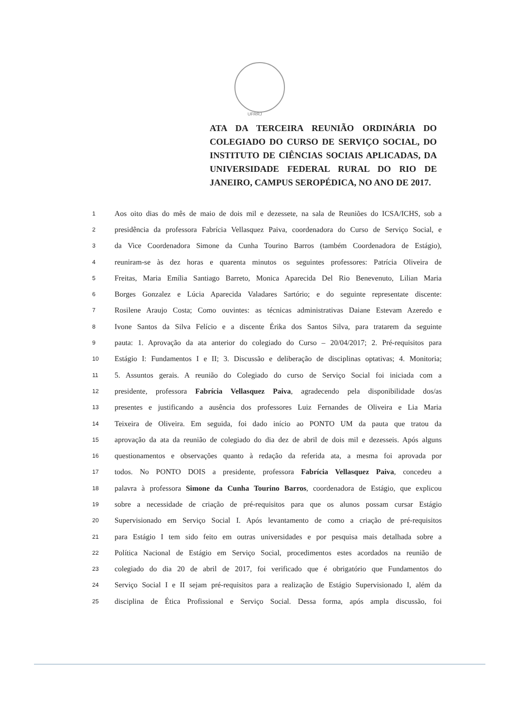UFRRJ
ATA DA TERCEIRA REUNIÃO ORDINÁRIA DO COLEGIADO DO CURSO DE SERVIÇO SOCIAL, DO INSTITUTO DE CIÊNCIAS SOCIAIS APLICADAS, DA UNIVERSIDADE FEDERAL RURAL DO RIO DE JANEIRO, CAMPUS SEROPÉDICA, NO ANO DE 2017.
1 Aos oito dias do mês de maio de dois mil e dezessete, na sala de Reuniões do ICSA/ICHS, sob a
2 presidência da professora Fabrícia Vellasquez Paiva, coordenadora do Curso de Serviço Social, e
3 da Vice Coordenadora Simone da Cunha Tourino Barros (também Coordenadora de Estágio),
4 reuniram-se às dez horas e quarenta minutos os seguintes professores: Patrícia Oliveira de
5 Freitas, Maria Emília Santiago Barreto, Monica Aparecida Del Rio Benevenuto, Lilian Maria
6 Borges Gonzalez e Lúcia Aparecida Valadares Sartório; e do seguinte representate discente:
7 Rosilene Araujo Costa; Como ouvintes: as técnicas administrativas Daiane Estevam Azeredo e
8 Ivone Santos da Silva Felício e a discente Érika dos Santos Silva, para tratarem da seguinte
9 pauta: 1. Aprovação da ata anterior do colegiado do Curso – 20/04/2017; 2. Pré-requisitos para
10 Estágio I: Fundamentos I e II; 3. Discussão e deliberação de disciplinas optativas; 4. Monitoria;
11 5. Assuntos gerais. A reunião do Colegiado do curso de Serviço Social foi iniciada com a
12 presidente, professora Fabrícia Vellasquez Paiva, agradecendo pela disponibilidade dos/as
13 presentes e justificando a ausência dos professores Luiz Fernandes de Oliveira e Lia Maria
14 Teixeira de Oliveira. Em seguida, foi dado início ao PONTO UM da pauta que tratou da
15 aprovação da ata da reunião de colegiado do dia dez de abril de dois mil e dezesseis. Após alguns
16 questionamentos e observações quanto à redação da referida ata, a mesma foi aprovada por
17 todos. No PONTO DOIS a presidente, professora Fabrícia Vellasquez Paiva, concedeu a
18 palavra à professora Simone da Cunha Tourino Barros, coordenadora de Estágio, que explicou
19 sobre a necessidade de criação de pré-requisitos para que os alunos possam cursar Estágio
20 Supervisionado em Serviço Social I. Após levantamento de como a criação de pré-requisitos
21 para Estágio I tem sido feito em outras universidades e por pesquisa mais detalhada sobre a
22 Política Nacional de Estágio em Serviço Social, procedimentos estes acordados na reunião de
23 colegiado do dia 20 de abril de 2017, foi verificado que é obrigatório que Fundamentos do
24 Serviço Social I e II sejam pré-requisitos para a realização de Estágio Supervisionado I, além da
25 disciplina de Ética Profissional e Serviço Social. Dessa forma, após ampla discussão, foi